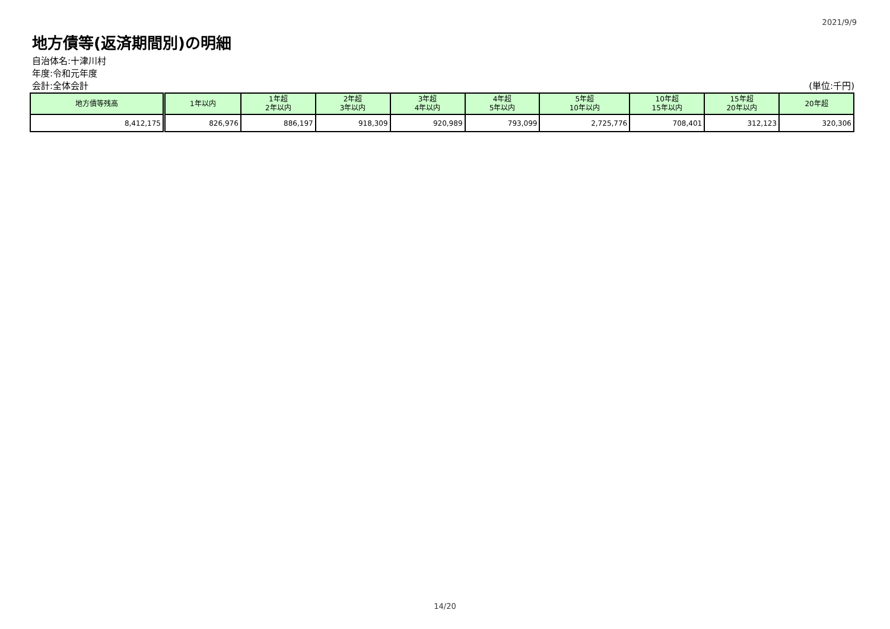2021/9/9
地方債等(返済期間別)の明細
自治体名:十津川村
年度:令和元年度
会計:全体会計 (単位:千円)
| 地方債等残高 | 1年以内 | 1年超 2年以内 | 2年超 3年以内 | 3年超 4年以内 | 4年超 5年以内 | 5年超 10年以内 | 10年超 15年以内 | 15年超 20年以内 | 20年超 |
| --- | --- | --- | --- | --- | --- | --- | --- | --- | --- |
| 8,412,175 | 826,976 | 886,197 | 918,309 | 920,989 | 793,099 | 2,725,776 | 708,401 | 312,123 | 320,306 |
14/20